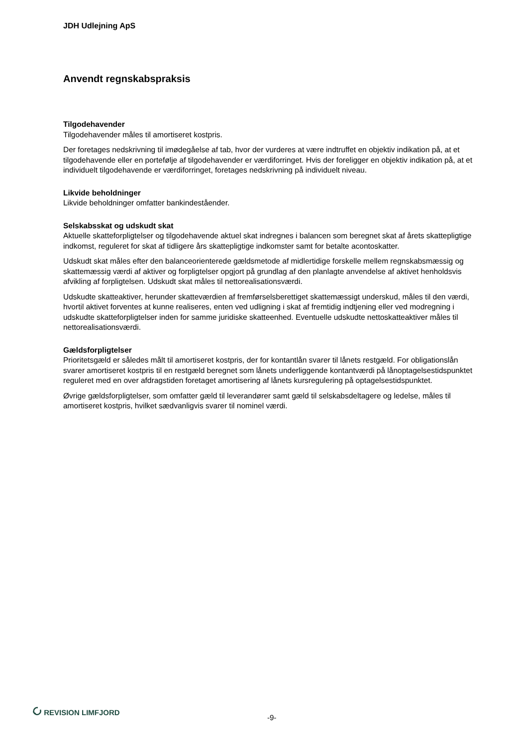JDH Udlejning ApS
Anvendt regnskabspraksis
Tilgodehavender
Tilgodehavender måles til amortiseret kostpris.
Der foretages nedskrivning til imødegåelse af tab, hvor der vurderes at være indtruffet en objektiv indikation på, at et tilgodehavende eller en portefølje af tilgodehavender er værdiforringet. Hvis der foreligger en objektiv indikation på, at et individuelt tilgodehavende er værdiforringet, foretages nedskrivning på individuelt niveau.
Likvide beholdninger
Likvide beholdninger omfatter bankindeståender.
Selskabsskat og udskudt skat
Aktuelle skatteforpligtelser og tilgodehavende aktuel skat indregnes i balancen som beregnet skat af årets skattepligtige indkomst, reguleret for skat af tidligere års skattepligtige indkomster samt for betalte acontoskatter.
Udskudt skat måles efter den balanceorienterede gældsmetode af midlertidige forskelle mellem regnskabsmæssig og skattemæssig værdi af aktiver og forpligtelser opgjort på grundlag af den planlagte anvendelse af aktivet henholdsvis afvikling af forpligtelsen. Udskudt skat måles til nettorealisationsværdi.
Udskudte skatteaktiver, herunder skatteværdien af fremførselsberettiget skattemæssigt underskud, måles til den værdi, hvortil aktivet forventes at kunne realiseres, enten ved udligning i skat af fremtidig indtjening eller ved modregning i udskudte skatteforpligtelser inden for samme juridiske skatteenhed. Eventuelle udskudte nettoskatteaktiver måles til nettorealisationsværdi.
Gældsforpligtelser
Prioritetsgæld er således målt til amortiseret kostpris, der for kontantlån svarer til lånets restgæld. For obligationslån svarer amortiseret kostpris til en restgæld beregnet som lånets underliggende kontantværdi på lånoptagelsestidspunktet reguleret med en over afdragstiden foretaget amortisering af lånets kursregulering på optagelsestidspunktet.
Øvrige gældsforpligtelser, som omfatter gæld til leverandører samt gæld til selskabsdeltagere og ledelse, måles til amortiseret kostpris, hvilket sædvanligvis svarer til nominel værdi.
REVISION LIMFJORD
-9-